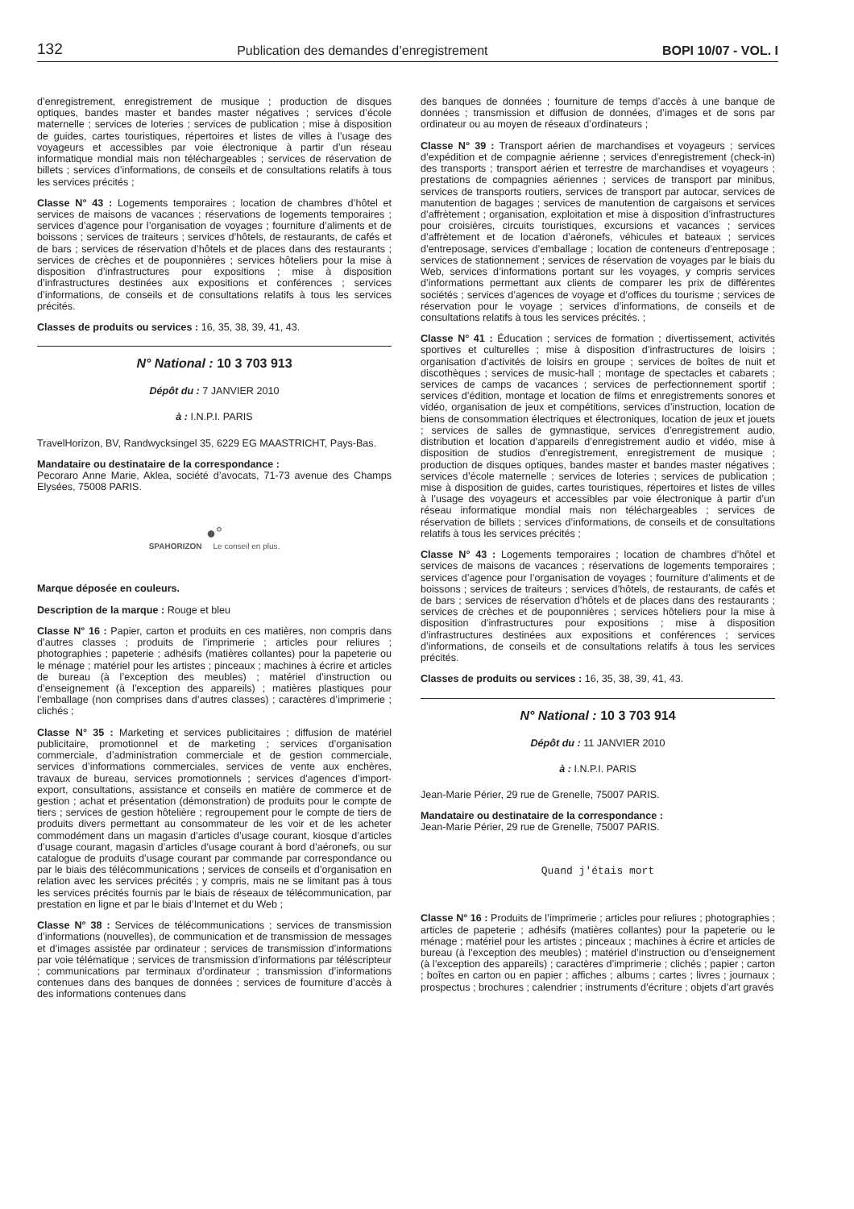132 Publication des demandes d’enregistrement BOPI 10/07 - VOL. I
d’enregistrement, enregistrement de musique ; production de disques optiques, bandes master et bandes master négatives ; services d’école maternelle ; services de loteries ; services de publication ; mise à disposition de guides, cartes touristiques, répertoires et listes de villes à l’usage des voyageurs et accessibles par voie électronique à partir d’un réseau informatique mondial mais non téléchargeables ; services de réservation de billets ; services d’informations, de conseils et de consultations relatifs à tous les services précités ;
Classe N° 43 : Logements temporaires ; location de chambres d’hôtel et services de maisons de vacances ; réservations de logements temporaires ; services d’agence pour l’organisation de voyages ; fourniture d’aliments et de boissons ; services de traiteurs ; services d’hôtels, de restaurants, de cafés et de bars ; services de réservation d’hôtels et de places dans des restaurants ; services de crèches et de pouponnières ; services hôteliers pour la mise à disposition d’infrastructures pour expositions ; mise à disposition d’infrastructures destinées aux expositions et conférences ; services d’informations, de conseils et de consultations relatifs à tous les services précités.
Classes de produits ou services : 16, 35, 38, 39, 41, 43.
N° National : 10 3 703 913
Dépôt du : 7 JANVIER 2010
à : I.N.P.I. PARIS
TravelHorizon, BV, Randwycksingel 35, 6229 EG MAASTRICHT, Pays-Bas.
Mandataire ou destinataire de la correspondance :
Pecoraro Anne Marie, Aklea, société d’avocats, 71-73 avenue des Champs Elysées, 75008 PARIS.
●°
SPAHORIZON Le conseil en plus.
Marque déposée en couleurs.
Description de la marque : Rouge et bleu
Classe N° 16 : Papier, carton et produits en ces matières, non compris dans d’autres classes ; produits de l’imprimerie ; articles pour reliures ; photographies ; papeterie ; adhésifs (matières collantes) pour la papeterie ou le ménage ; matériel pour les artistes ; pinceaux ; machines à écrire et articles de bureau (à l’exception des meubles) ; matériel d’instruction ou d’enseignement (à l’exception des appareils) ; matières plastiques pour l’emballage (non comprises dans d’autres classes) ; caractères d’imprimerie ; clichés ;
Classe N° 35 : Marketing et services publicitaires ; diffusion de matériel publicitaire, promotionnel et de marketing ; services d’organisation commerciale, d’administration commerciale et de gestion commerciale, services d’informations commerciales, services de vente aux enchères, travaux de bureau, services promotionnels ; services d’agences d’import-export, consultations, assistance et conseils en matière de commerce et de gestion ; achat et présentation (démonstration) de produits pour le compte de tiers ; services de gestion hôtelière ; regroupement pour le compte de tiers de produits divers permettant au consommateur de les voir et de les acheter commodément dans un magasin d’articles d’usage courant, kiosque d’articles d’usage courant, magasin d’articles d’usage courant à bord d’aéronefs, ou sur catalogue de produits d’usage courant par commande par correspondance ou par le biais des télécommunications ; services de conseils et d’organisation en relation avec les services précités ; y compris, mais ne se limitant pas à tous les services précités fournis par le biais de réseaux de télécommunication, par prestation en ligne et par le biais d’Internet et du Web ;
Classe N° 38 : Services de télécommunications ; services de transmission d’informations (nouvelles), de communication et de transmission de messages et d’images assistée par ordinateur ; services de transmission d’informations par voie télématique ; services de transmission d’informations par téléscripteur ; communications par terminaux d’ordinateur ; transmission d’informations contenues dans des banques de données ; services de fourniture d’accès à des informations contenues dans
des banques de données ; fourniture de temps d’accès à une banque de données ; transmission et diffusion de données, d’images et de sons par ordinateur ou au moyen de réseaux d’ordinateurs ;
Classe N° 39 : Transport aérien de marchandises et voyageurs ; services d’expédition et de compagnie aérienne ; services d’enregistrement (check-in) des transports ; transport aérien et terrestre de marchandises et voyageurs ; prestations de compagnies aériennes ; services de transport par minibus, services de transports routiers, services de transport par autocar, services de manutention de bagages ; services de manutention de cargaisons et services d’affrètement ; organisation, exploitation et mise à disposition d’infrastructures pour croisières, circuits touristiques, excursions et vacances ; services d’affrètement et de location d’aéronefs, véhicules et bateaux ; services d’entreposage, services d’emballage ; location de conteneurs d’entreposage ; services de stationnement ; services de réservation de voyages par le biais du Web, services d’informations portant sur les voyages, y compris services d’informations permettant aux clients de comparer les prix de différentes sociétés ; services d’agences de voyage et d’offices du tourisme ; services de réservation pour le voyage ; services d’informations, de conseils et de consultations relatifs à tous les services précités. ;
Classe N° 41 : Éducation ; services de formation ; divertissement, activités sportives et culturelles ; mise à disposition d’infrastructures de loisirs ; organisation d’activités de loisirs en groupe ; services de boîtes de nuit et discothèques ; services de music-hall ; montage de spectacles et cabarets ; services de camps de vacances ; services de perfectionnement sportif ; services d’édition, montage et location de films et enregistrements sonores et vidéo, organisation de jeux et compétitions, services d’instruction, location de biens de consommation électriques et électroniques, location de jeux et jouets ; services de salles de gymnastique, services d’enregistrement audio, distribution et location d’appareils d’enregistrement audio et vidéo, mise à disposition de studios d’enregistrement, enregistrement de musique ; production de disques optiques, bandes master et bandes master négatives ; services d’école maternelle ; services de loteries ; services de publication ; mise à disposition de guides, cartes touristiques, répertoires et listes de villes à l’usage des voyageurs et accessibles par voie électronique à partir d’un réseau informatique mondial mais non téléchargeables ; services de réservation de billets ; services d’informations, de conseils et de consultations relatifs à tous les services précités ;
Classe N° 43 : Logements temporaires ; location de chambres d’hôtel et services de maisons de vacances ; réservations de logements temporaires ; services d’agence pour l’organisation de voyages ; fourniture d’aliments et de boissons ; services de traiteurs ; services d’hôtels, de restaurants, de cafés et de bars ; services de réservation d’hôtels et de places dans des restaurants ; services de crèches et de pouponnières ; services hôteliers pour la mise à disposition d’infrastructures pour expositions ; mise à disposition d’infrastructures destinées aux expositions et conférences ; services d’informations, de conseils et de consultations relatifs à tous les services précités.
Classes de produits ou services : 16, 35, 38, 39, 41, 43.
N° National : 10 3 703 914
Dépôt du : 11 JANVIER 2010
à : I.N.P.I. PARIS
Jean-Marie Périer, 29 rue de Grenelle, 75007 PARIS.
Mandataire ou destinataire de la correspondance :
Jean-Marie Périer, 29 rue de Grenelle, 75007 PARIS.
Quand j'étais mort
Classe N° 16 : Produits de l’imprimerie ; articles pour reliures ; photographies ; articles de papeterie ; adhésifs (matières collantes) pour la papeterie ou le ménage ; matériel pour les artistes ; pinceaux ; machines à écrire et articles de bureau (à l’exception des meubles) ; matériel d’instruction ou d’enseignement (à l’exception des appareils) ; caractères d’imprimerie ; clichés ; papier ; carton ; boîtes en carton ou en papier ; affiches ; albums ; cartes ; livres ; journaux ; prospectus ; brochures ; calendrier ; instruments d’écriture ; objets d’art gravés